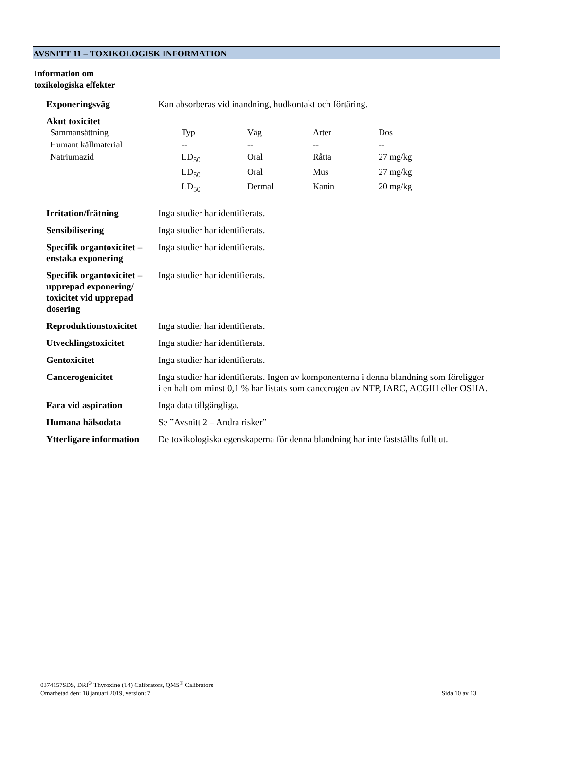AVSNITT 11 – TOXIKOLOGISK INFORMATION
Information om
toxikologiska effekter
| Exponeringsväg | Kan absorberas vid inandning, hudkontakt och förtäring. |
| Akut toxicitet / Sammansättning / Typ / Väg / Arter / Dos / / --- / --- / --- / --- / --- / / Humant källmaterial / -- / -- / -- / -- / / Natriumazid / LD<sub>50</sub> / Oral / Råtta / 27 mg/kg / / / LD<sub>50</sub> / Oral / Mus / 27 mg/kg / / / LD<sub>50</sub> / Dermal / Kanin / 20 mg/kg / | |
| Irritation/frätning | Inga studier har identifierats. |
| Sensibilisering | Inga studier har identifierats. |
| Specifik organtoxicitet – enstaka exponering | Inga studier har identifierats. |
| Specifik organtoxicitet – upprepad exponering/ toxicitet vid upprepad dosering | Inga studier har identifierats. |
| Reproduktionstoxicitet | Inga studier har identifierats. |
| Utvecklingstoxicitet | Inga studier har identifierats. |
| Gentoxicitet | Inga studier har identifierats. |
| Cancerogenicitet | Inga studier har identifierats. Ingen av komponenterna i denna blandning som föreligger i en halt om minst 0,1 % har listats som cancerogen av NTP, IARC, ACGIH eller OSHA. |
| Fara vid aspiration | Inga data tillgängliga. |
| Humana hälsodata | Se ”Avsnitt 2 – Andra risker” |
| Ytterligare information | De toxikologiska egenskaperna för denna blandning har inte fastställts fullt ut. |
0374157SDS, DRI<sup>®</sup> Thyroxine (T4) Calibrators, QMS<sup>®</sup> Calibrators
Omarbetad den: 18 januari 2019, version: 7 Sida 10 av 13